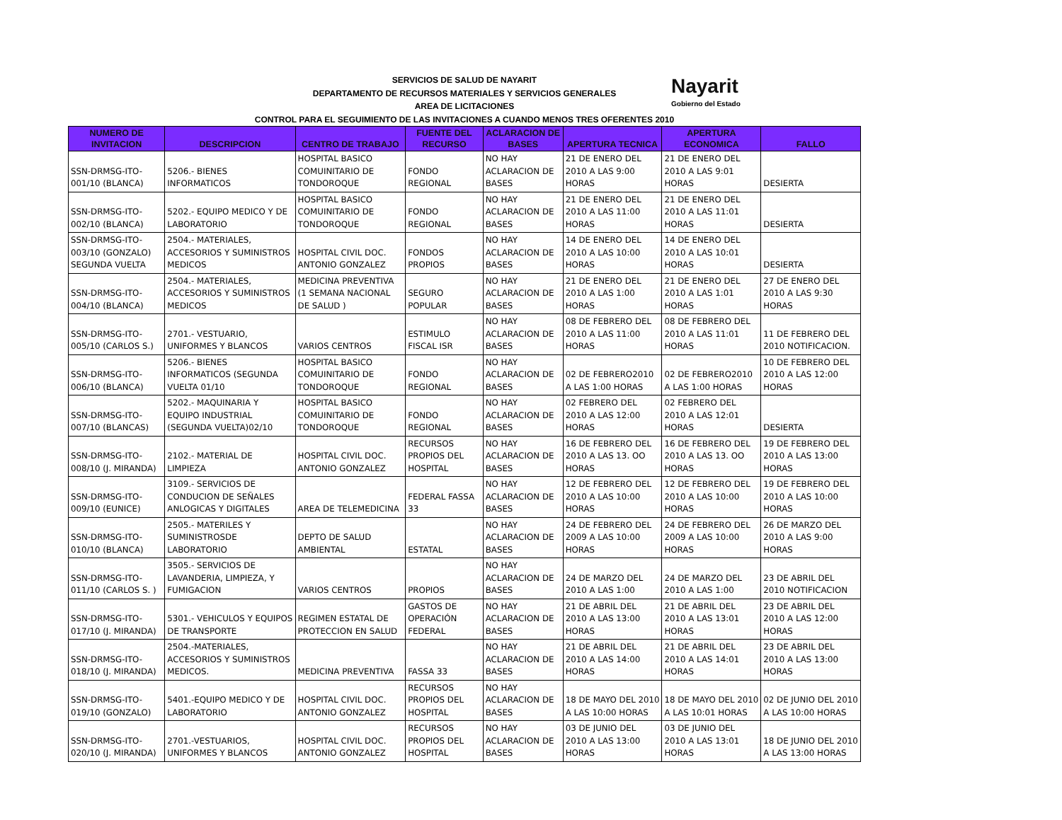Nayarit
Gobierno del Estado
SERVICIOS DE SALUD DE NAYARIT
DEPARTAMENTO DE RECURSOS MATERIALES Y SERVICIOS GENERALES
AREA DE LICITACIONES
CONTROL PARA EL SEGUIMIENTO DE LAS INVITACIONES A CUANDO MENOS TRES OFERENTES 2010
| NUMERO DE INVITACION | DESCRIPCION | CENTRO DE TRABAJO | FUENTE DEL RECURSO | ACLARACION DE BASES | APERTURA TECNICA | APERTURA ECONOMICA | FALLO |
| --- | --- | --- | --- | --- | --- | --- | --- |
| SSN-DRMSG-ITO-001/10 (BLANCA) | 5206.- BIENES INFORMATICOS | HOSPITAL BASICO COMUINITARIO DE TONDOROQUE | FONDO REGIONAL | NO HAY ACLARACION DE BASES | 21 DE ENERO DEL 2010 A LAS 9:00 HORAS | 21 DE ENERO DEL 2010 A LAS 9:01 HORAS | DESIERTA |
| SSN-DRMSG-ITO-002/10 (BLANCA) | 5202.- EQUIPO MEDICO Y DE LABORATORIO | HOSPITAL BASICO COMUINITARIO DE TONDOROQUE | FONDO REGIONAL | NO HAY ACLARACION DE BASES | 21 DE ENERO DEL 2010 A LAS 11:00 HORAS | 21 DE ENERO DEL 2010 A LAS 11:01 HORAS | DESIERTA |
| SSN-DRMSG-ITO-003/10 (GONZALO) SEGUNDA VUELTA | 2504.- MATERIALES, ACCESORIOS Y SUMINISTROS MEDICOS | HOSPITAL CIVIL DOC. ANTONIO GONZALEZ | FONDOS PROPIOS | NO HAY ACLARACION DE BASES | 14 DE ENERO DEL 2010 A LAS 10:00 HORAS | 14 DE ENERO DEL 2010 A LAS 10:01 HORAS | DESIERTA |
| SSN-DRMSG-ITO-004/10 (BLANCA) | 2504.- MATERIALES, ACCESORIOS Y SUMINISTROS MEDICOS | MEDICINA PREVENTIVA (1 SEMANA NACIONAL DE SALUD ) | SEGURO POPULAR | NO HAY ACLARACION DE BASES | 21 DE ENERO DEL 2010 A LAS 1:00 HORAS | 21 DE ENERO DEL 2010 A LAS 1:01 HORAS | 27 DE ENERO DEL 2010 A LAS 9:30 HORAS |
| SSN-DRMSG-ITO-005/10 (CARLOS S.) | 2701.- VESTUARIO, UNIFORMES Y BLANCOS | VARIOS CENTROS | ESTIMULO FISCAL ISR | NO HAY ACLARACION DE BASES | 08 DE FEBRERO DEL 2010 A LAS 11:00 HORAS | 08 DE FEBRERO DEL 2010 A LAS 11:01 HORAS | 11 DE FEBRERO DEL 2010 NOTIFICACION. |
| SSN-DRMSG-ITO-006/10 (BLANCA) | 5206.- BIENES INFORMATICOS (SEGUNDA VUELTA 01/10 | HOSPITAL BASICO COMUINITARIO DE TONDOROQUE | FONDO REGIONAL | NO HAY ACLARACION DE BASES | 02 DE FEBRERO2010 A LAS 1:00 HORAS | 02 DE FEBRERO2010 A LAS 1:00 HORAS | 10 DE FEBRERO DEL 2010 A LAS 12:00 HORAS |
| SSN-DRMSG-ITO-007/10 (BLANCAS) | 5202.- MAQUINARIA Y EQUIPO INDUSTRIAL (SEGUNDA VUELTA)02/10 | HOSPITAL BASICO COMUINITARIO DE TONDOROQUE | FONDO REGIONAL | NO HAY ACLARACION DE BASES | 02 FEBRERO DEL 2010 A LAS 12:00 HORAS | 02 FEBRERO DEL 2010 A LAS 12:01 HORAS | DESIERTA |
| SSN-DRMSG-ITO-008/10 (J. MIRANDA) | 2102.- MATERIAL DE LIMPIEZA | HOSPITAL CIVIL DOC. ANTONIO GONZALEZ | RECURSOS PROPIOS DEL HOSPITAL | NO HAY ACLARACION DE BASES | 16 DE FEBRERO DEL 2010 A LAS 13. OO HORAS | 16 DE FEBRERO DEL 2010 A LAS 13. OO HORAS | 19 DE FEBRERO DEL 2010 A LAS 13:00 HORAS |
| SSN-DRMSG-ITO-009/10 (EUNICE) | 3109.- SERVICIOS DE CONDUCION DE SEÑALES ANLOGICAS Y DIGITALES | AREA DE TELEMEDICINA | FEDERAL FASSA 33 | NO HAY ACLARACION DE BASES | 12 DE FEBRERO DEL 2010 A LAS 10:00 HORAS | 12 DE FEBRERO DEL 2010 A LAS 10:00 HORAS | 19 DE FEBRERO DEL 2010 A LAS 10:00 HORAS |
| SSN-DRMSG-ITO-010/10 (BLANCA) | 2505.- MATERILES Y SUMINISTROSDE LABORATORIO | DEPTO DE SALUD AMBIENTAL | ESTATAL | NO HAY ACLARACION DE BASES | 24 DE FEBRERO DEL 2009 A LAS 10:00 HORAS | 24 DE FEBRERO DEL 2009 A LAS 10:00 HORAS | 26 DE MARZO DEL 2010 A LAS 9:00 HORAS |
| SSN-DRMSG-ITO-011/10 (CARLOS S. ) | 3505.- SERVICIOS DE LAVANDERIA, LIMPIEZA, Y FUMIGACION | VARIOS CENTROS | PROPIOS | NO HAY ACLARACION DE BASES | 24 DE MARZO DEL 2010 A LAS 1:00 | 24 DE MARZO DEL 2010 A LAS 1:00 | 23 DE ABRIL DEL 2010 NOTIFICACION |
| SSN-DRMSG-ITO-017/10 (J. MIRANDA) | 5301.- VEHICULOS Y EQUIPOS DE TRANSPORTE | REGIMEN ESTATAL DE PROTECCION EN SALUD | GASTOS DE OPERACIÓN FEDERAL | NO HAY ACLARACION DE BASES | 21 DE ABRIL DEL 2010 A LAS 13:00 HORAS | 21 DE ABRIL DEL 2010 A LAS 13:01 HORAS | 23 DE ABRIL DEL 2010 A LAS 12:00 HORAS |
| SSN-DRMSG-ITO-018/10 (J. MIRANDA) | 2504.-MATERIALES, ACCESORIOS Y SUMINISTROS MEDICOS. | MEDICINA PREVENTIVA | FASSA 33 | NO HAY ACLARACION DE BASES | 21 DE ABRIL DEL 2010 A LAS 14:00 HORAS | 21 DE ABRIL DEL 2010 A LAS 14:01 HORAS | 23 DE ABRIL DEL 2010 A LAS 13:00 HORAS |
| SSN-DRMSG-ITO-019/10 (GONZALO) | 5401.-EQUIPO MEDICO Y DE LABORATORIO | HOSPITAL CIVIL DOC. ANTONIO GONZALEZ | RECURSOS PROPIOS DEL HOSPITAL | NO HAY ACLARACION DE BASES | 18 DE MAYO DEL 2010 A LAS 10:00 HORAS | 18 DE MAYO DEL 2010 A LAS 10:01 HORAS | 02 DE JUNIO DEL 2010 A LAS 10:00 HORAS |
| SSN-DRMSG-ITO-020/10 (J. MIRANDA) | 2701.-VESTUARIOS, UNIFORMES Y BLANCOS | HOSPITAL CIVIL DOC. ANTONIO GONZALEZ | RECURSOS PROPIOS DEL HOSPITAL | NO HAY ACLARACION DE BASES | 03 DE JUNIO DEL 2010 A LAS 13:00 HORAS | 03 DE JUNIO DEL 2010 A LAS 13:01 HORAS | 18 DE JUNIO DEL 2010 A LAS 13:00 HORAS |